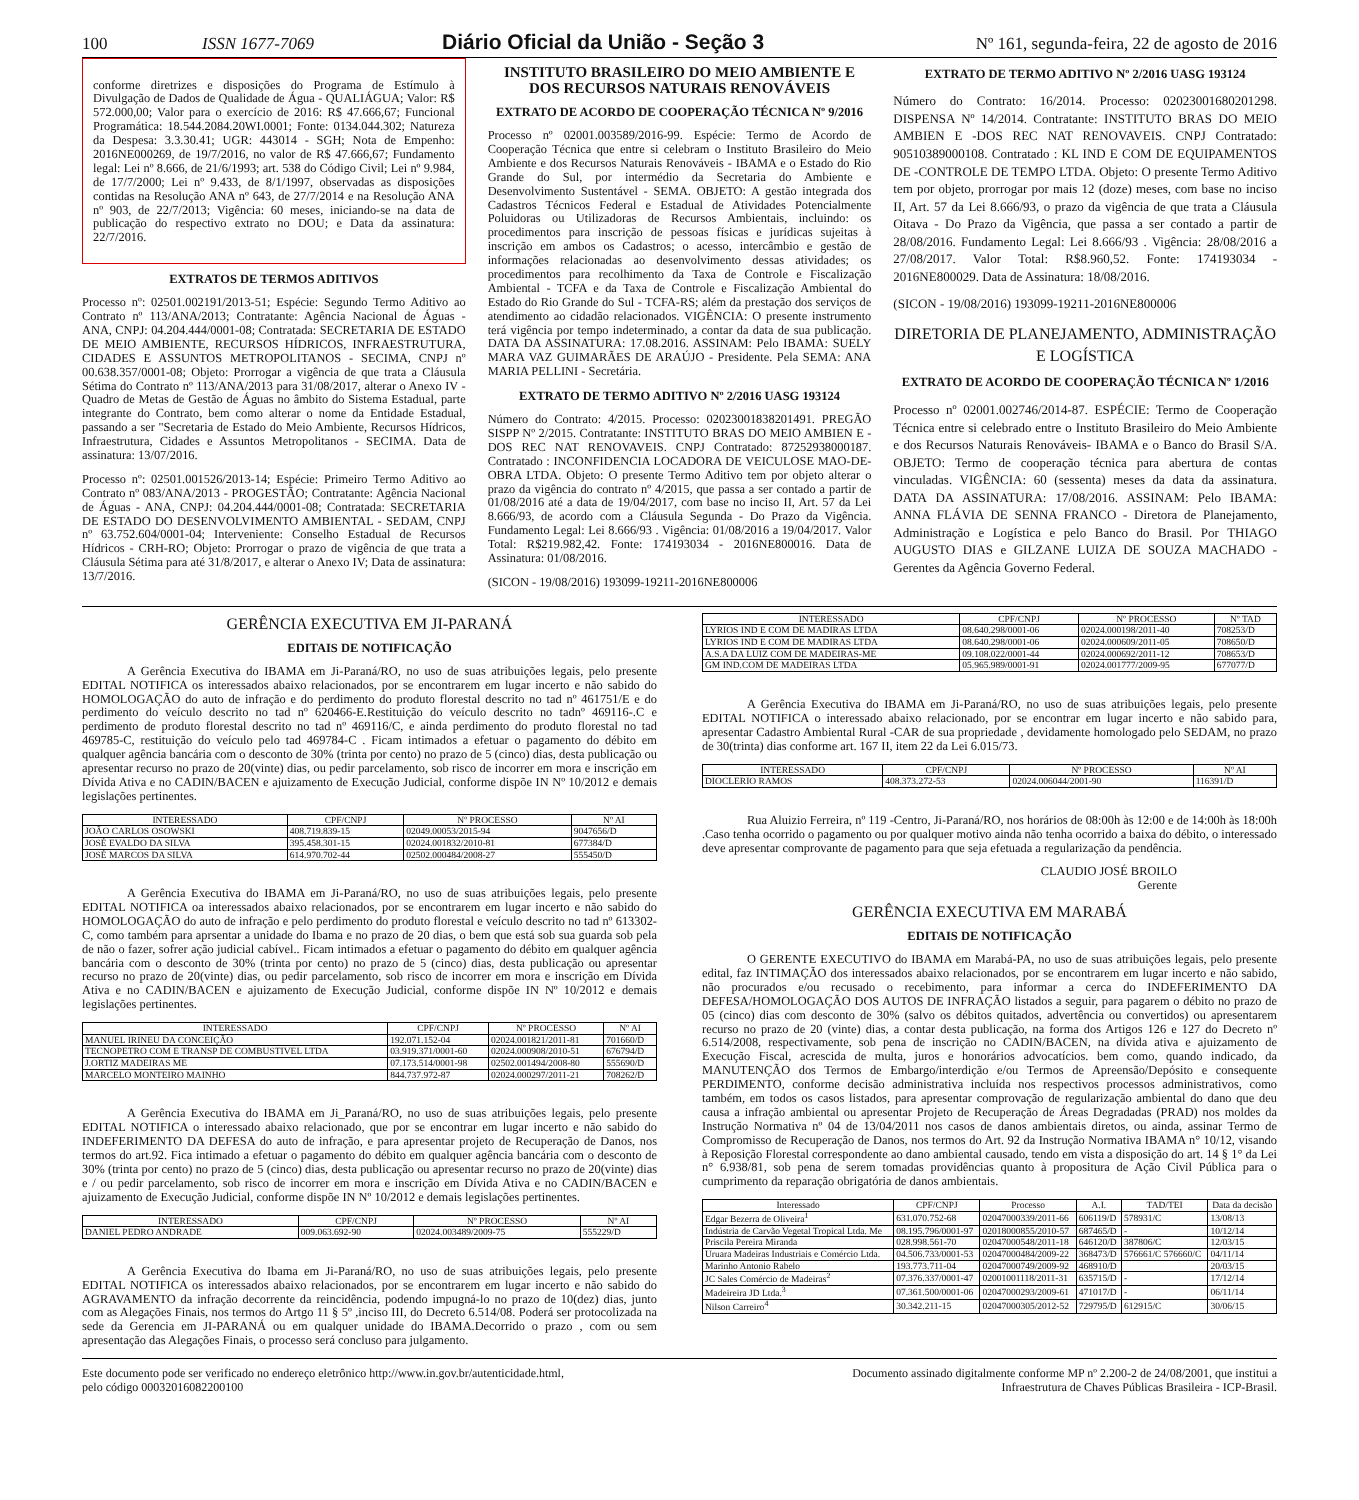100 ISSN 1677-7069 Diário Oficial da União - Seção 3 Nº 161, segunda-feira, 22 de agosto de 2016
conforme diretrizes e disposições do Programa de Estímulo à Divulgação de Dados de Qualidade de Água - QUALIÁGUA; Valor: R$ 572.000,00; Valor para o exercício de 2016: R$ 47.666,67; Funcional Programática: 18.544.2084.20WI.0001; Fonte: 0134.044.302; Natureza da Despesa: 3.3.30.41; UGR: 443014 - SGH; Nota de Empenho: 2016NE000269, de 19/7/2016, no valor de R$ 47.666,67; Fundamento legal: Lei nº 8.666, de 21/6/1993; art. 538 do Código Civil; Lei nº 9.984, de 17/7/2000; Lei nº 9.433, de 8/1/1997, observadas as disposições contidas na Resolução ANA nº 643, de 27/7/2014 e na Resolução ANA nº 903, de 22/7/2013; Vigência: 60 meses, iniciando-se na data de publicação do respectivo extrato no DOU; e Data da assinatura: 22/7/2016.
EXTRATOS DE TERMOS ADITIVOS
Processo nº: 02501.002191/2013-51; Espécie: Segundo Termo Aditivo ao Contrato nº 113/ANA/2013; Contratante: Agência Nacional de Águas - ANA, CNPJ: 04.204.444/0001-08; Contratada: SECRETARIA DE ESTADO DE MEIO AMBIENTE, RECURSOS HÍDRICOS, INFRAESTRUTURA, CIDADES E ASSUNTOS METROPOLITANOS - SECIMA, CNPJ nº 00.638.357/0001-08; Objeto: Prorrogar a vigência de que trata a Cláusula Sétima do Contrato nº 113/ANA/2013 para 31/08/2017, alterar o Anexo IV - Quadro de Metas de Gestão de Águas no âmbito do Sistema Estadual, parte integrante do Contrato, bem como alterar o nome da Entidade Estadual, passando a ser "Secretaria de Estado do Meio Ambiente, Recursos Hídricos, Infraestrutura, Cidades e Assuntos Metropolitanos - SECIMA. Data de assinatura: 13/07/2016.
Processo nº: 02501.001526/2013-14; Espécie: Primeiro Termo Aditivo ao Contrato nº 083/ANA/2013 - PROGESTÃO; Contratante: Agência Nacional de Águas - ANA, CNPJ: 04.204.444/0001-08; Contratada: SECRETARIA DE ESTADO DO DESENVOLVIMENTO AMBIENTAL - SEDAM, CNPJ nº 63.752.604/0001-04; Interveniente: Conselho Estadual de Recursos Hídricos - CRH-RO; Objeto: Prorrogar o prazo de vigência de que trata a Cláusula Sétima para até 31/8/2017, e alterar o Anexo IV; Data de assinatura: 13/7/2016.
INSTITUTO BRASILEIRO DO MEIO AMBIENTE E DOS RECURSOS NATURAIS RENOVÁVEIS
EXTRATO DE ACORDO DE COOPERAÇÃO TÉCNICA Nº 9/2016
Processo nº 02001.003589/2016-99. Espécie: Termo de Acordo de Cooperação Técnica que entre si celebram o Instituto Brasileiro do Meio Ambiente e dos Recursos Naturais Renováveis - IBAMA e o Estado do Rio Grande do Sul, por intermédio da Secretaria do Ambiente e Desenvolvimento Sustentável - SEMA. OBJETO: A gestão integrada dos Cadastros Técnicos Federal e Estadual de Atividades Potencialmente Poluidoras ou Utilizadoras de Recursos Ambientais, incluindo: os procedimentos para inscrição de pessoas físicas e jurídicas sujeitas à inscrição em ambos os Cadastros; o acesso, intercâmbio e gestão de informações relacionadas ao desenvolvimento dessas atividades; os procedimentos para recolhimento da Taxa de Controle e Fiscalização Ambiental - TCFA e da Taxa de Controle e Fiscalização Ambiental do Estado do Rio Grande do Sul - TCFA-RS; além da prestação dos serviços de atendimento ao cidadão relacionados. VIGÊNCIA: O presente instrumento terá vigência por tempo indeterminado, a contar da data de sua publicação. DATA DA ASSINATURA: 17.08.2016. ASSINAM: Pelo IBAMA: SUELY MARA VAZ GUIMARÃES DE ARAÚJO - Presidente. Pela SEMA: ANA MARIA PELLINI - Secretária.
EXTRATO DE TERMO ADITIVO Nº 2/2016 UASG 193124
Número do Contrato: 4/2015. Processo: 02023001838201491. PREGÃO SISPP Nº 2/2015. Contratante: INSTITUTO BRAS DO MEIO AMBIEN E -DOS REC NAT RENOVAVEIS. CNPJ Contratado: 87252938000187. Contratado : INCONFIDENCIA LOCADORA DE VEICULOSE MAO-DE-OBRA LTDA. Objeto: O presente Termo Aditivo tem por objeto alterar o prazo da vigência do contrato nº 4/2015, que passa a ser contado a partir de 01/08/2016 até a data de 19/04/2017, com base no inciso II, Art. 57 da Lei 8.666/93, de acordo com a Cláusula Segunda - Do Prazo da Vigência. Fundamento Legal: Lei 8.666/93 . Vigência: 01/08/2016 a 19/04/2017. Valor Total: R$219.982,42. Fonte: 174193034 - 2016NE800016. Data de Assinatura: 01/08/2016.
(SICON - 19/08/2016) 193099-19211-2016NE800006
EXTRATO DE TERMO ADITIVO Nº 2/2016 UASG 193124
Número do Contrato: 16/2014. Processo: 02023001680201298. DISPENSA Nº 14/2014. Contratante: INSTITUTO BRAS DO MEIO AMBIEN E -DOS REC NAT RENOVAVEIS. CNPJ Contratado: 90510389000108. Contratado : KL IND E COM DE EQUIPAMENTOS DE -CONTROLE DE TEMPO LTDA. Objeto: O presente Termo Aditivo tem por objeto, prorrogar por mais 12 (doze) meses, com base no inciso II, Art. 57 da Lei 8.666/93, o prazo da vigência de que trata a Cláusula Oitava - Do Prazo da Vigência, que passa a ser contado a partir de 28/08/2016. Fundamento Legal: Lei 8.666/93 . Vigência: 28/08/2016 a 27/08/2017. Valor Total: R$8.960,52. Fonte: 174193034 - 2016NE800029. Data de Assinatura: 18/08/2016.
(SICON - 19/08/2016) 193099-19211-2016NE800006
DIRETORIA DE PLANEJAMENTO, ADMINISTRAÇÃO E LOGÍSTICA
EXTRATO DE ACORDO DE COOPERAÇÃO TÉCNICA Nº 1/2016
Processo nº 02001.002746/2014-87. ESPÉCIE: Termo de Cooperação Técnica entre si celebrado entre o Instituto Brasileiro do Meio Ambiente e dos Recursos Naturais Renováveis- IBAMA e o Banco do Brasil S/A. OBJETO: Termo de cooperação técnica para abertura de contas vinculadas. VIGÊNCIA: 60 (sessenta) meses da data da assinatura. DATA DA ASSINATURA: 17/08/2016. ASSINAM: Pelo IBAMA: ANNA FLÁVIA DE SENNA FRANCO - Diretora de Planejamento, Administração e Logística e pelo Banco do Brasil. Por THIAGO AUGUSTO DIAS e GILZANE LUIZA DE SOUZA MACHADO - Gerentes da Agência Governo Federal.
GERÊNCIA EXECUTIVA EM JI-PARANÁ
EDITAIS DE NOTIFICAÇÃO
A Gerência Executiva do IBAMA em Ji-Paraná/RO, no uso de suas atribuições legais, pelo presente EDITAL NOTIFICA os interessados abaixo relacionados, por se encontrarem em lugar incerto e não sabido do HOMOLOGAÇÃO do auto de infração e do perdimento do produto florestal descrito no tad nº 461751/E e do perdimento do veículo descrito no tad nº 620466-E.Restituição do veículo descrito no tadnº 469116-.C e perdimento de produto florestal descrito no tad nº 469116/C, e ainda perdimento do produto florestal no tad 469785-C, restituição do veículo pelo tad 469784-C . Ficam intimados a efetuar o pagamento do débito em qualquer agência bancária com o desconto de 30% (trinta por cento) no prazo de 5 (cinco) dias, desta publicação ou apresentar recurso no prazo de 20(vinte) dias, ou pedir parcelamento, sob risco de incorrer em mora e inscrição em Dívida Ativa e no CADIN/BACEN e ajuizamento de Execução Judicial, conforme dispõe IN Nº 10/2012 e demais legislações pertinentes.
| INTERESSADO | CPF/CNPJ | Nº PROCESSO | Nº AI |
| --- | --- | --- | --- |
| JOÃO CARLOS OSOWSKI | 408.719.839-15 | 02049.00053/2015-94 | 9047656/D |
| JOSÉ EVALDO DA SILVA | 395.458.301-15 | 02024.001832/2010-81 | 677384/D |
| JOSÉ MARCOS DA SILVA | 614.970.702-44 | 02502.000484/2008-27 | 555450/D |
A Gerência Executiva do IBAMA em Ji-Paraná/RO, no uso de suas atribuições legais, pelo presente EDITAL NOTIFICA oa interessados abaixo relacionados, por se encontrarem em lugar incerto e não sabido do HOMOLOGAÇÃO do auto de infração e pelo perdimento do produto florestal e veículo descrito no tad nº 613302-C, como também para aprsentar a unidade do Ibama e no prazo de 20 dias, o bem que está sob sua guarda sob pela de não o fazer, sofrer ação judicial cabível.. Ficam intimados a efetuar o pagamento do débito em qualquer agência bancária com o desconto de 30% (trinta por cento) no prazo de 5 (cinco) dias, desta publicação ou apresentar recurso no prazo de 20(vinte) dias, ou pedir parcelamento, sob risco de incorrer em mora e inscrição em Dívida Ativa e no CADIN/BACEN e ajuizamento de Execução Judicial, conforme dispõe IN Nº 10/2012 e demais legislações pertinentes.
| INTERESSADO | CPF/CNPJ | Nº PROCESSO | Nº AI |
| --- | --- | --- | --- |
| MANUEL IRINEU DA CONCEIÇÃO | 192.071.152-04 | 02024.001821/2011-81 | 701660/D |
| TECNOPETRO COM E TRANSP DE COMBUSTIVEL LTDA | 03.919.371/0001-60 | 02024.000908/2010-51 | 676794/D |
| J.ORTIZ MADEIRAS ME | 07.173.514/0001-98 | 02502.001494/2008-80 | 555690/D |
| MARCELO MONTEIRO MAINHO | 844.737.972-87 | 02024.000297/2011-21 | 708262/D |
A Gerência Executiva do IBAMA em Ji_Paraná/RO, no uso de suas atribuições legais, pelo presente EDITAL NOTIFICA o interessado abaixo relacionado, que por se encontrar em lugar incerto e não sabido do INDEFERIMENTO DA DEFESA do auto de infração, e para apresentar projeto de Recuperação de Danos, nos termos do art.92. Fica intimado a efetuar o pagamento do débito em qualquer agência bancária com o desconto de 30% (trinta por cento) no prazo de 5 (cinco) dias, desta publicação ou apresentar recurso no prazo de 20(vinte) dias e / ou pedir parcelamento, sob risco de incorrer em mora e inscrição em Dívida Ativa e no CADIN/BACEN e ajuizamento de Execução Judicial, conforme dispõe IN Nº 10/2012 e demais legislações pertinentes.
| INTERESSADO | CPF/CNPJ | Nº PROCESSO | Nº AI |
| --- | --- | --- | --- |
| DANIEL PEDRO ANDRADE | 009.063.692-90 | 02024.003489/2009-75 | 555229/D |
A Gerência Executiva do Ibama em Ji-Paraná/RO, no uso de suas atribuições legais, pelo presente EDITAL NOTIFICA os interessados abaixo relacionados, por se encontrarem em lugar incerto e não sabido do AGRAVAMENTO da infração decorrente da reincidência, podendo impugná-lo no prazo de 10(dez) dias, junto com as Alegações Finais, nos termos do Artgo 11 § 5º ,inciso III, do Decreto 6.514/08. Poderá ser protocolizada na sede da Gerencia em JI-PARANÁ ou em qualquer unidade do IBAMA.Decorrido o prazo , com ou sem apresentação das Alegações Finais, o processo será concluso para julgamento.
| INTERESSADO | CPF/CNPJ | Nº PROCESSO | Nº TAD |
| --- | --- | --- | --- |
| LYRIOS IND E COM DE MADIRAS LTDA | 08.640.298/0001-06 | 02024.000198/2011-40 | 708253/D |
| LYRIOS IND E COM DE MADIRAS LTDA | 08.640.298/0001-06 | 02024.000609/2011-05 | 708650/D |
| A.S.A DA LUIZ COM DE MADEIRAS-ME | 09.108.022/0001-44 | 02024.000692/2011-12 | 708653/D |
| GM IND.COM DE MADEIRAS LTDA | 05.965.989/0001-91 | 02024.001777/2009-95 | 677077/D |
A Gerência Executiva do IBAMA em Ji-Paraná/RO, no uso de suas atribuições legais, pelo presente EDITAL NOTIFICA o interessado abaixo relacionado, por se encontrar em lugar incerto e não sabido para, apresentar Cadastro Ambiental Rural -CAR de sua propriedade , devidamente homologado pelo SEDAM, no prazo de 30(trinta) dias conforme art. 167 II, item 22 da Lei 6.015/73.
| INTERESSADO | CPF/CNPJ | Nº PROCESSO | Nº AI |
| --- | --- | --- | --- |
| DIOCLERIO RAMOS | 408.373.272-53 | 02024.006044/2001-90 | 116391/D |
Rua Aluizio Ferreira, nº 119 -Centro, Ji-Paraná/RO, nos horários de 08:00h às 12:00 e de 14:00h às 18:00h .Caso tenha ocorrido o pagamento ou por qualquer motivo ainda não tenha ocorrido a baixa do débito, o interessado deve apresentar comprovante de pagamento para que seja efetuada a regularização da pendência.
CLAUDIO JOSÉ BROILO
Gerente
GERÊNCIA EXECUTIVA EM MARABÁ
EDITAIS DE NOTIFICAÇÃO
O GERENTE EXECUTIVO do IBAMA em Marabá-PA, no uso de suas atribuições legais, pelo presente edital, faz INTIMAÇÃO dos interessados abaixo relacionados, por se encontrarem em lugar incerto e não sabido, não procurados e/ou recusado o recebimento, para informar a cerca do INDEFERIMENTO DA DEFESA/HOMOLOGAÇÃO DOS AUTOS DE INFRAÇÃO listados a seguir, para pagarem o débito no prazo de 05 (cinco) dias com desconto de 30% (salvo os débitos quitados, advertência ou convertidos) ou apresentarem recurso no prazo de 20 (vinte) dias, a contar desta publicação, na forma dos Artigos 126 e 127 do Decreto nº 6.514/2008, respectivamente, sob pena de inscrição no CADIN/BACEN, na dívida ativa e ajuizamento de Execução Fiscal, acrescida de multa, juros e honorários advocatícios. bem como, quando indicado, da MANUTENÇÃO dos Termos de Embargo/interdição e/ou Termos de Apreensão/Depósito e consequente PERDIMENTO, conforme decisão administrativa incluída nos respectivos processos administrativos, como também, em todos os casos listados, para apresentar comprovação de regularização ambiental do dano que deu causa a infração ambiental ou apresentar Projeto de Recuperação de Áreas Degradadas (PRAD) nos moldes da Instrução Normativa nº 04 de 13/04/2011 nos casos de danos ambientais diretos, ou ainda, assinar Termo de Compromisso de Recuperação de Danos, nos termos do Art. 92 da Instrução Normativa IBAMA n° 10/12, visando à Reposição Florestal correspondente ao dano ambiental causado, tendo em vista a disposição do art. 14 § 1° da Lei n° 6.938/81, sob pena de serem tomadas providências quanto à propositura de Ação Civil Pública para o cumprimento da reparação obrigatória de danos ambientais.
| Interessado | CPF/CNPJ | Processo | A.I. | TAD/TEI | Data da decisão |
| --- | --- | --- | --- | --- | --- |
| Edgar Bezerra de Oliveira<sup>1</sup> | 631.070.752-68 | 02047000339/2011-66 | 606119/D | 578931/C | 13/08/13 |
| Indústria de Carvão Vegetal Tropical Ltda. Me | 08.195.796/0001-97 | 02018000855/2010-57 | 687465/D | - | 10/12/14 |
| Priscila Pereira Miranda | 028.998.561-70 | 02047000548/2011-18 | 646120/D | 387806/C | 12/03/15 |
| Uruara Madeiras Industriais e Comércio Ltda. | 04.506.733/0001-53 | 02047000484/2009-22 | 368473/D | 576661/C 576660/C | 04/11/14 |
| Marinho Antonio Rabelo | 193.773.711-04 | 02047000749/2009-92 | 468910/D | | 20/03/15 |
| JC Sales Comércio de Madeiras<sup>2</sup> | 07.376.337/0001-47 | 02001001118/2011-31 | 635715/D | - | 17/12/14 |
| Madeireira JD Ltda.<sup>3</sup> | 07.361.500/0001-06 | 02047000293/2009-61 | 471017/D | - | 06/11/14 |
| Nilson Carreiro<sup>4</sup> | 30.342.211-15 | 02047000305/2012-52 | 729795/D | 612915/C | 30/06/15 |
Este documento pode ser verificado no endereço eletrônico http://www.in.gov.br/autenticidade.html,
pelo código 00032016082200100
Documento assinado digitalmente conforme MP nº 2.200-2 de 24/08/2001, que institui a
Infraestrutura de Chaves Públicas Brasileira - ICP-Brasil.